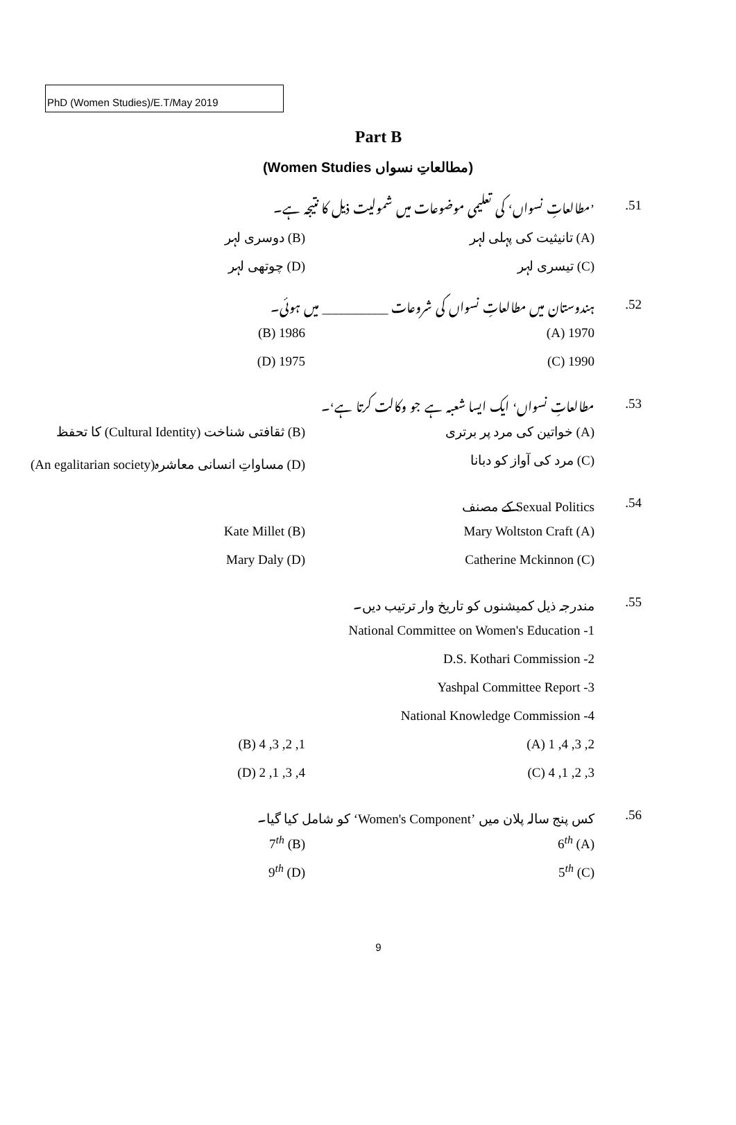PhD (Women Studies)/E.T/May 2019
Part B
(مطالعاتِ نسواں Women Studies)
.51
’مطالعاتِ نسواں‘ کی تعلیمی موضوعات میں شمولیت ذیل کا نتیجہ ہے۔
(A) تانیثیت کی پہلی لہر (B) دوسری لہر
(C) تیسری لہر (D) چوتھی لہر
.52
ہندوستان میں مطالعاتِ نسواں کی شروعات __________ میں ہوئی۔
1970 (A) 1986 (B)
1990 (C) 1975 (D)
.53
مطالعاتِ نسواں‘ ایک ایسا شعبہ ہے جو وکالت کرتا ہے‘۔
(A) خواتین کی مرد پر برتری
(B) ثقافتی شناخت (Cultural Identity) کا تحفظ
(C) مرد کی آواز کو دبانا
(D) مساواتِ انسانی معاشرہ(An egalitarian society)
.54 Sexual Politics کے مصنف
Mary Woltston Craft (A) Kate Millet (B)
Catherine Mckinnon (C) Mary Daly (D)
.55
مندرجہ ذیل کمیشنوں کو تاریخ وار ترتیب دیں۔
National Committee on Women's Education -1
D.S. Kothari Commission -2
Yashpal Committee Report -3
National Knowledge Commission -4
2, 3, 4, 1 (A) 1, 2, 3, 4 (B)
3, 2, 1, 4 (C) 4, 3, 1, 2 (D)
.56
کس پنج سالہ پلان میں ‘Women's Component’ کو شامل کیا گیا۔
6<sup>th</sup> (A) 7<sup>th</sup> (B)
5<sup>th</sup> (C) 9<sup>th</sup> (D)
9